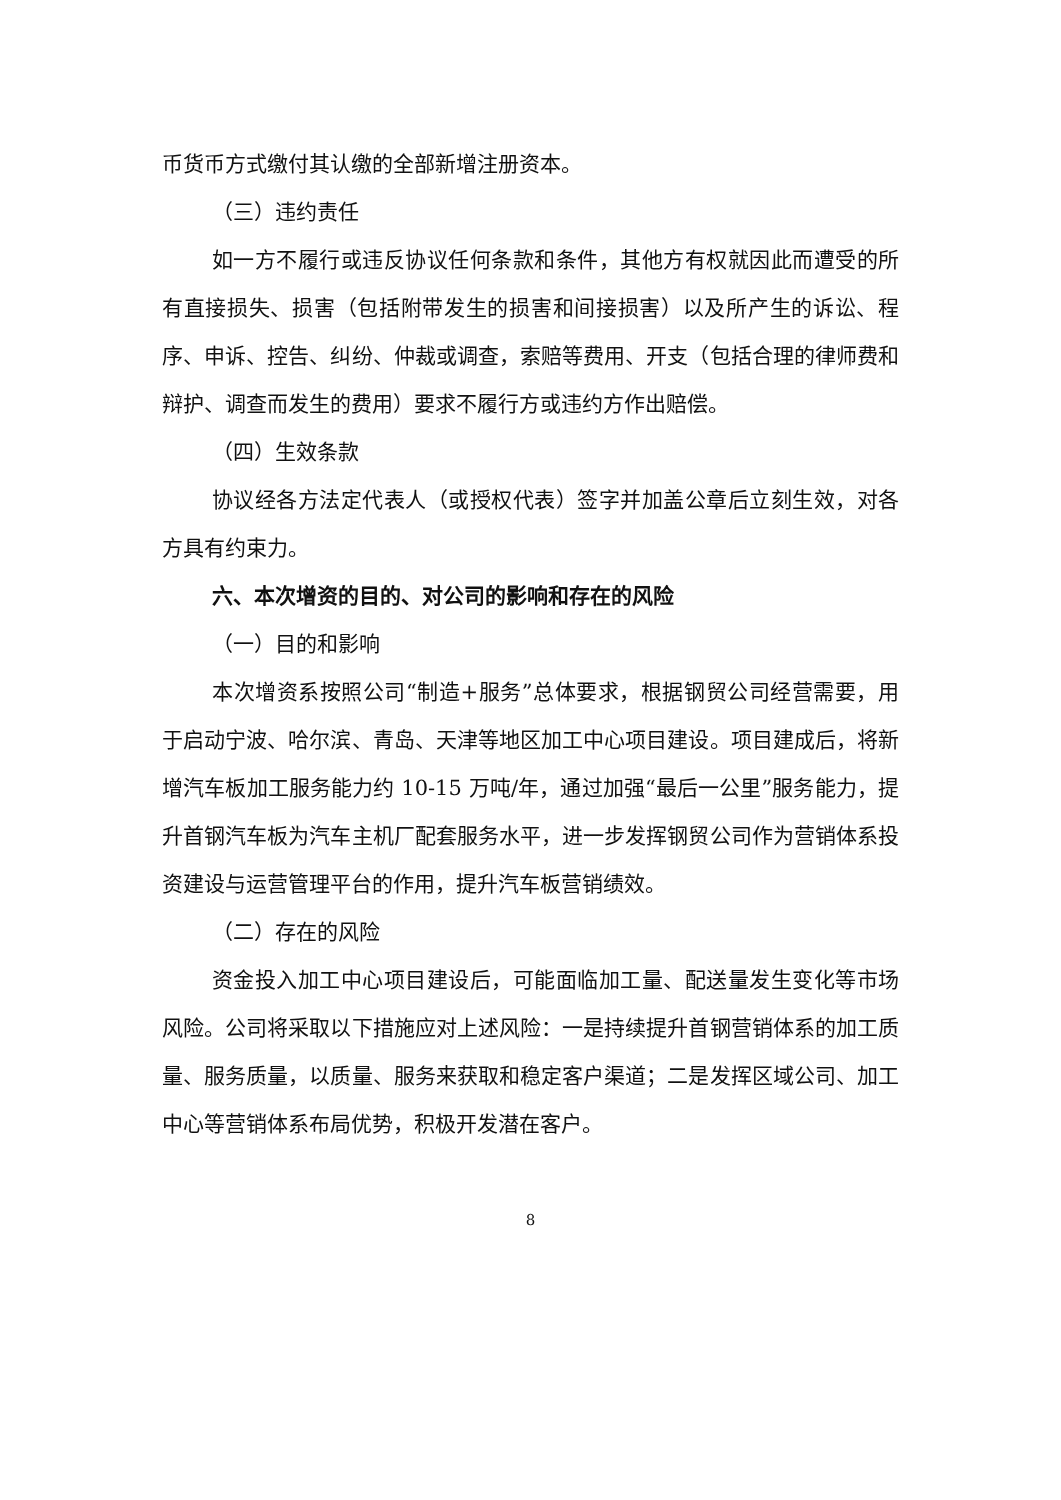币货币方式缴付其认缴的全部新增注册资本。
（三）违约责任
如一方不履行或违反协议任何条款和条件，其他方有权就因此而遭受的所有直接损失、损害（包括附带发生的损害和间接损害）以及所产生的诉讼、程序、申诉、控告、纠纷、仲裁或调查，索赔等费用、开支（包括合理的律师费和辩护、调查而发生的费用）要求不履行方或违约方作出赔偿。
（四）生效条款
协议经各方法定代表人（或授权代表）签字并加盖公章后立刻生效，对各方具有约束力。
六、本次增资的目的、对公司的影响和存在的风险
（一）目的和影响
本次增资系按照公司“制造+服务”总体要求，根据钢贸公司经营需要，用于启动宁波、哈尔滨、青岛、天津等地区加工中心项目建设。项目建成后，将新增汽车板加工服务能力约 10-15 万吨/年，通过加强“最后一公里”服务能力，提升首钢汽车板为汽车主机厂配套服务水平，进一步发挥钢贸公司作为营销体系投资建设与运营管理平台的作用，提升汽车板营销绩效。
（二）存在的风险
资金投入加工中心项目建设后，可能面临加工量、配送量发生变化等市场风险。公司将采取以下措施应对上述风险：一是持续提升首钢营销体系的加工质量、服务质量，以质量、服务来获取和稳定客户渠道；二是发挥区域公司、加工中心等营销体系布局优势，积极开发潜在客户。
8